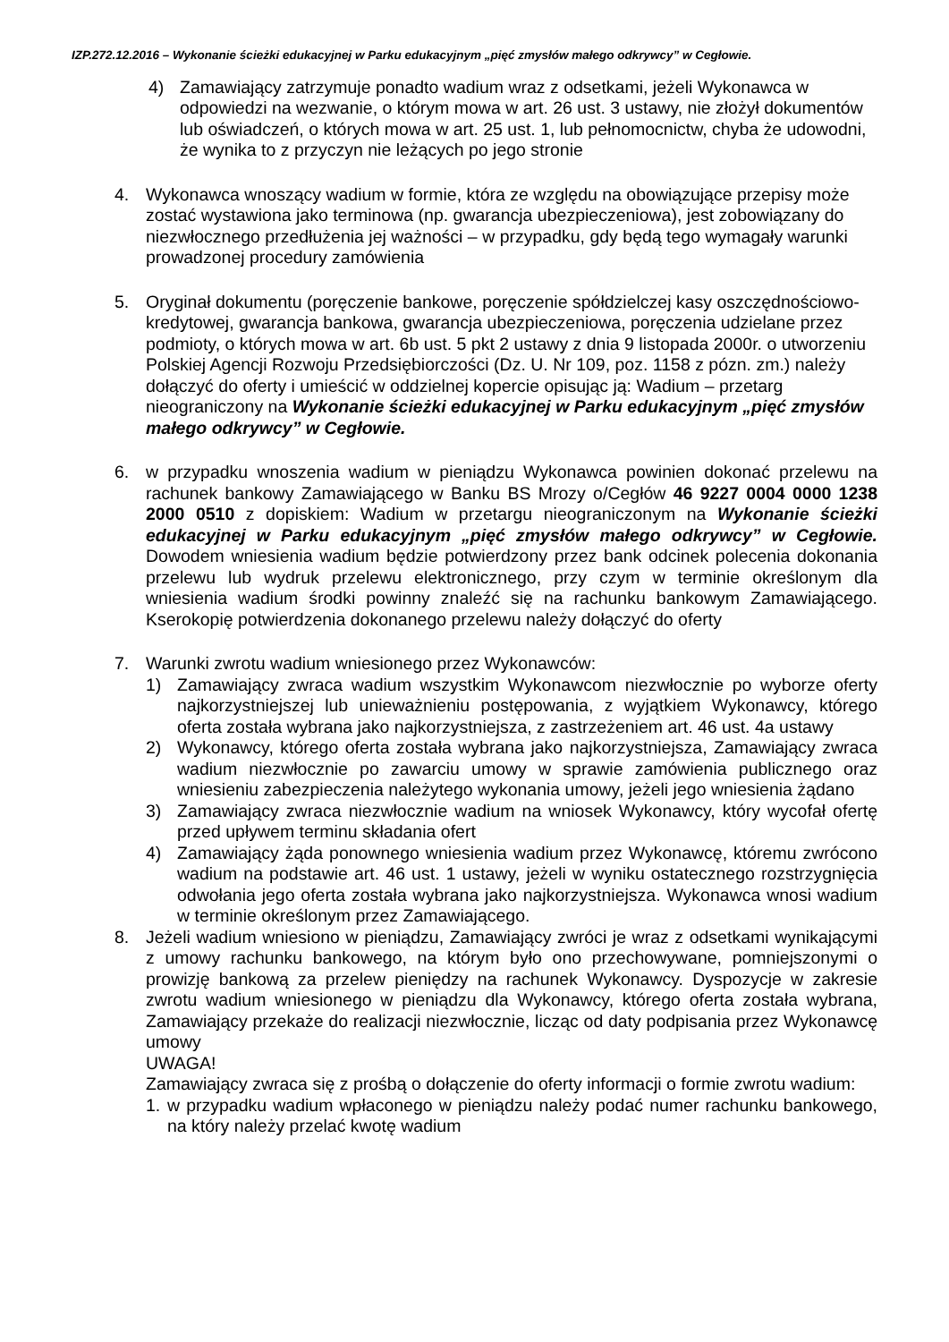IZP.272.12.2016 – Wykonanie ścieżki edukacyjnej w Parku edukacyjnym „pięć zmysłów małego odkrywcy” w Cegłowie.
4) Zamawiający zatrzymuje ponadto wadium wraz z odsetkami, jeżeli Wykonawca w odpowiedzi na wezwanie, o którym mowa w art. 26 ust. 3 ustawy, nie złożył dokumentów lub oświadczeń, o których mowa w art. 25 ust. 1, lub pełnomocnictw, chyba że udowodni, że wynika to z przyczyn nie leżących po jego stronie
4. Wykonawca wnoszący wadium w formie, która ze względu na obowiązujące przepisy może zostać wystawiona jako terminowa (np. gwarancja ubezpieczeniowa), jest zobowiązany do niezwłocznego przedłużenia jej ważności – w przypadku, gdy będą tego wymagały warunki prowadzonej procedury zamówienia
5. Oryginał dokumentu (poręczenie bankowe, poręczenie spółdzielczej kasy oszczędnościowo-kredytowej, gwarancja bankowa, gwarancja ubezpieczeniowa, poręczenia udzielane przez podmioty, o których mowa w art. 6b ust. 5 pkt 2 ustawy z dnia 9 listopada 2000r. o utworzeniu Polskiej Agencji Rozwoju Przedsiębiorczości (Dz. U. Nr 109, poz. 1158 z pózn. zm.) należy dołączyć do oferty i umieścić w oddzielnej kopercie opisując ją: Wadium – przetarg nieograniczony na Wykonanie ścieżki edukacyjnej w Parku edukacyjnym „pięć zmysłów małego odkrywcy” w Cegłowie.
6. w przypadku wnoszenia wadium w pieniądzu Wykonawca powinien dokonać przelewu na rachunek bankowy Zamawiającego w Banku BS Mrozy o/Cegłów 46 9227 0004 0000 1238 2000 0510 z dopiskiem: Wadium w przetargu nieograniczonym na Wykonanie ścieżki edukacyjnej w Parku edukacyjnym „pięć zmysłów małego odkrywcy” w Cegłowie. Dowodem wniesienia wadium będzie potwierdzony przez bank odcinek polecenia dokonania przelewu lub wydruk przelewu elektronicznego, przy czym w terminie określonym dla wniesienia wadium środki powinny znaleźć się na rachunku bankowym Zamawiającego. Kserokopię potwierdzenia dokonanego przelewu należy dołączyć do oferty
7. Warunki zwrotu wadium wniesionego przez Wykonawców:
1) Zamawiający zwraca wadium wszystkim Wykonawcom niezwłocznie po wyborze oferty najkorzystniejszej lub unieważnieniu postępowania, z wyjątkiem Wykonawcy, którego oferta została wybrana jako najkorzystniejsza, z zastrzeżeniem art. 46 ust. 4a ustawy
2) Wykonawcy, którego oferta została wybrana jako najkorzystniejsza, Zamawiający zwraca wadium niezwłocznie po zawarciu umowy w sprawie zamówienia publicznego oraz wniesieniu zabezpieczenia należytego wykonania umowy, jeżeli jego wniesienia żądano
3) Zamawiający zwraca niezwłocznie wadium na wniosek Wykonawcy, który wycofał ofertę przed upływem terminu składania ofert
4) Zamawiający żąda ponownego wniesienia wadium przez Wykonawcę, któremu zwrócono wadium na podstawie art. 46 ust. 1 ustawy, jeżeli w wyniku ostatecznego rozstrzygnięcia odwołania jego oferta została wybrana jako najkorzystniejsza. Wykonawca wnosi wadium w terminie określonym przez Zamawiającego.
8. Jeżeli wadium wniesiono w pieniądzu, Zamawiający zwróci je wraz z odsetkami wynikającymi z umowy rachunku bankowego, na którym było ono przechowywane, pomniejszonymi o prowizję bankową za przelew pieniędzy na rachunek Wykonawcy. Dyspozycje w zakresie zwrotu wadium wniesionego w pieniądzu dla Wykonawcy, którego oferta została wybrana, Zamawiający przekaże do realizacji niezwłocznie, licząc od daty podpisania przez Wykonawcę umowy
UWAGA!
Zamawiający zwraca się z prośbą o dołączenie do oferty informacji o formie zwrotu wadium:
1. w przypadku wadium wpłaconego w pieniądzu należy podać numer rachunku bankowego, na który należy przelać kwotę wadium